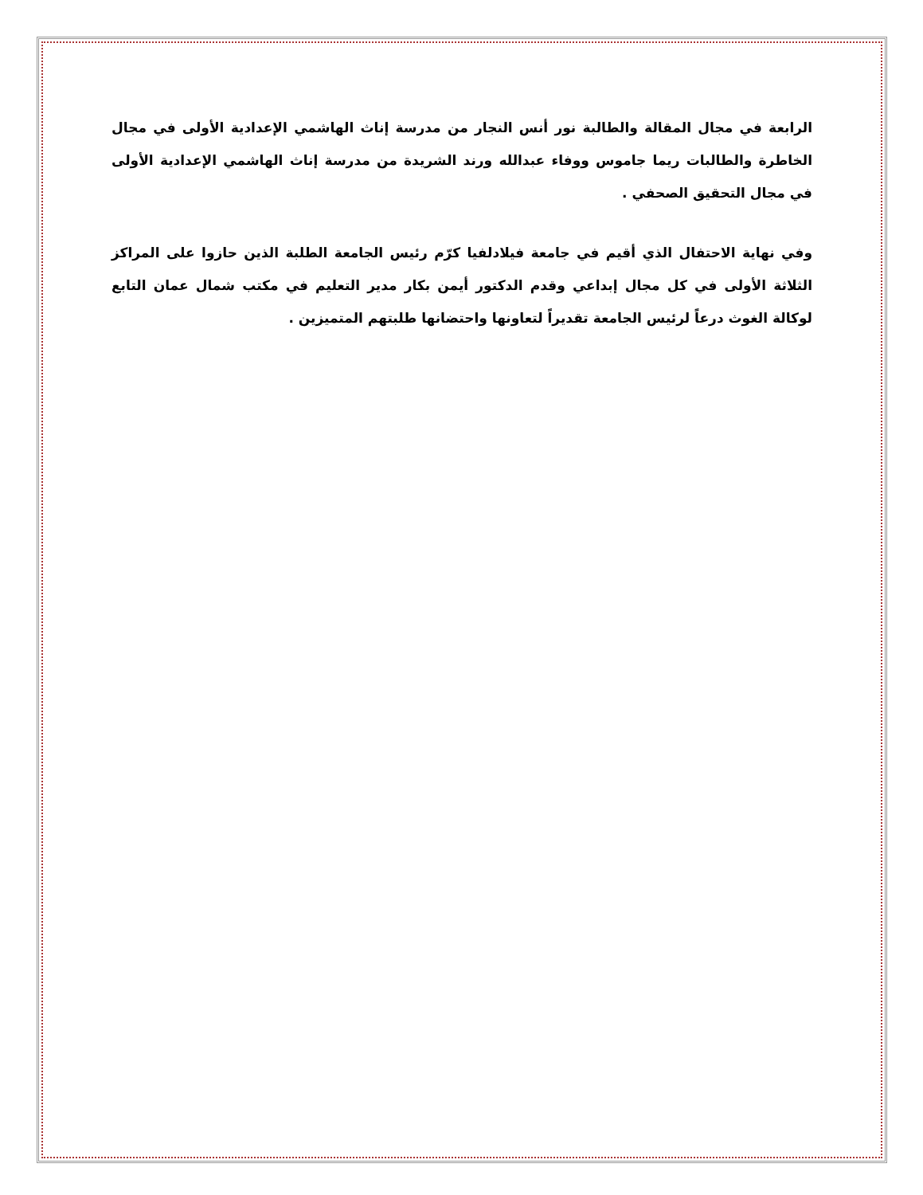الرابعة في مجال المقالة والطالبة نور أنس النجار من مدرسة إناث الهاشمي الإعدادية الأولى في مجال الخاطرة والطالبات ريما جاموس ووفاء عبدالله ورند الشريدة من مدرسة إناث الهاشمي الإعدادية الأولى في مجال التحقيق الصحفي .
وفي نهاية الاحتفال الذي أقيم في جامعة فيلادلفيا كرّم رئيس الجامعة الطلبة الذين حازوا على المراكز الثلاثة الأولى في كل مجال إبداعي وقدم الدكتور أيمن بكار مدير التعليم في مكتب شمال عمان التابع لوكالة الغوث درعاً لرئيس الجامعة تقديراً لتعاونها واحتضانها طلبتهم المتميزين .